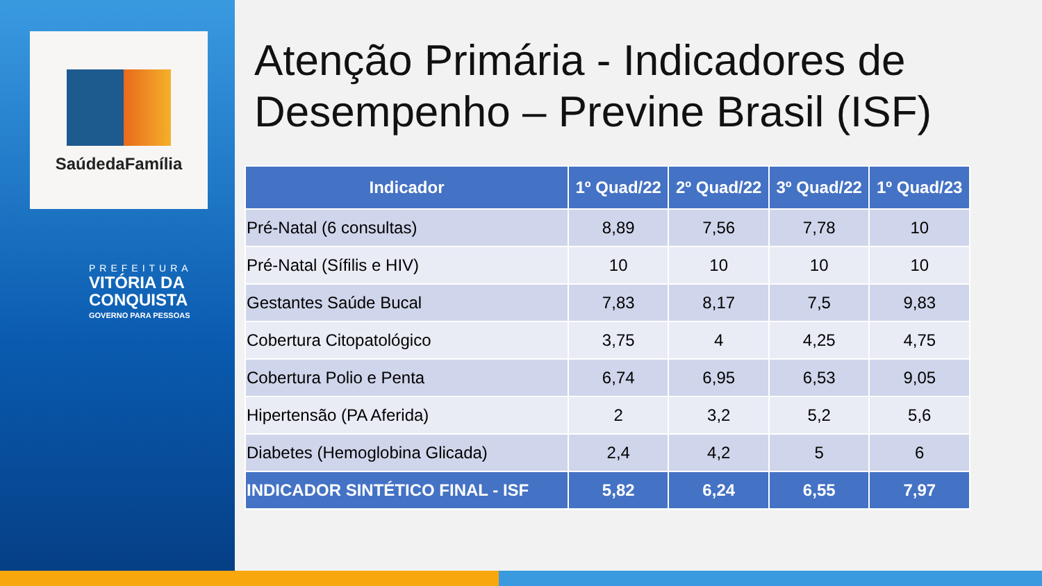SaúdedaFamília
PREFEITURA
VITÓRIA DA
CONQUISTA
GOVERNO PARA PESSOAS
Atenção Primária - Indicadores de Desempenho – Previne Brasil (ISF)
| Indicador | 1º Quad/22 | 2º Quad/22 | 3º Quad/22 | 1º Quad/23 |
| --- | --- | --- | --- | --- |
| Pré-Natal (6 consultas) | 8,89 | 7,56 | 7,78 | 10 |
| Pré-Natal (Sífilis e HIV) | 10 | 10 | 10 | 10 |
| Gestantes Saúde Bucal | 7,83 | 8,17 | 7,5 | 9,83 |
| Cobertura Citopatológico | 3,75 | 4 | 4,25 | 4,75 |
| Cobertura Polio e Penta | 6,74 | 6,95 | 6,53 | 9,05 |
| Hipertensão (PA Aferida) | 2 | 3,2 | 5,2 | 5,6 |
| Diabetes (Hemoglobina Glicada) | 2,4 | 4,2 | 5 | 6 |
| INDICADOR SINTÉTICO FINAL - ISF | 5,82 | 6,24 | 6,55 | 7,97 |